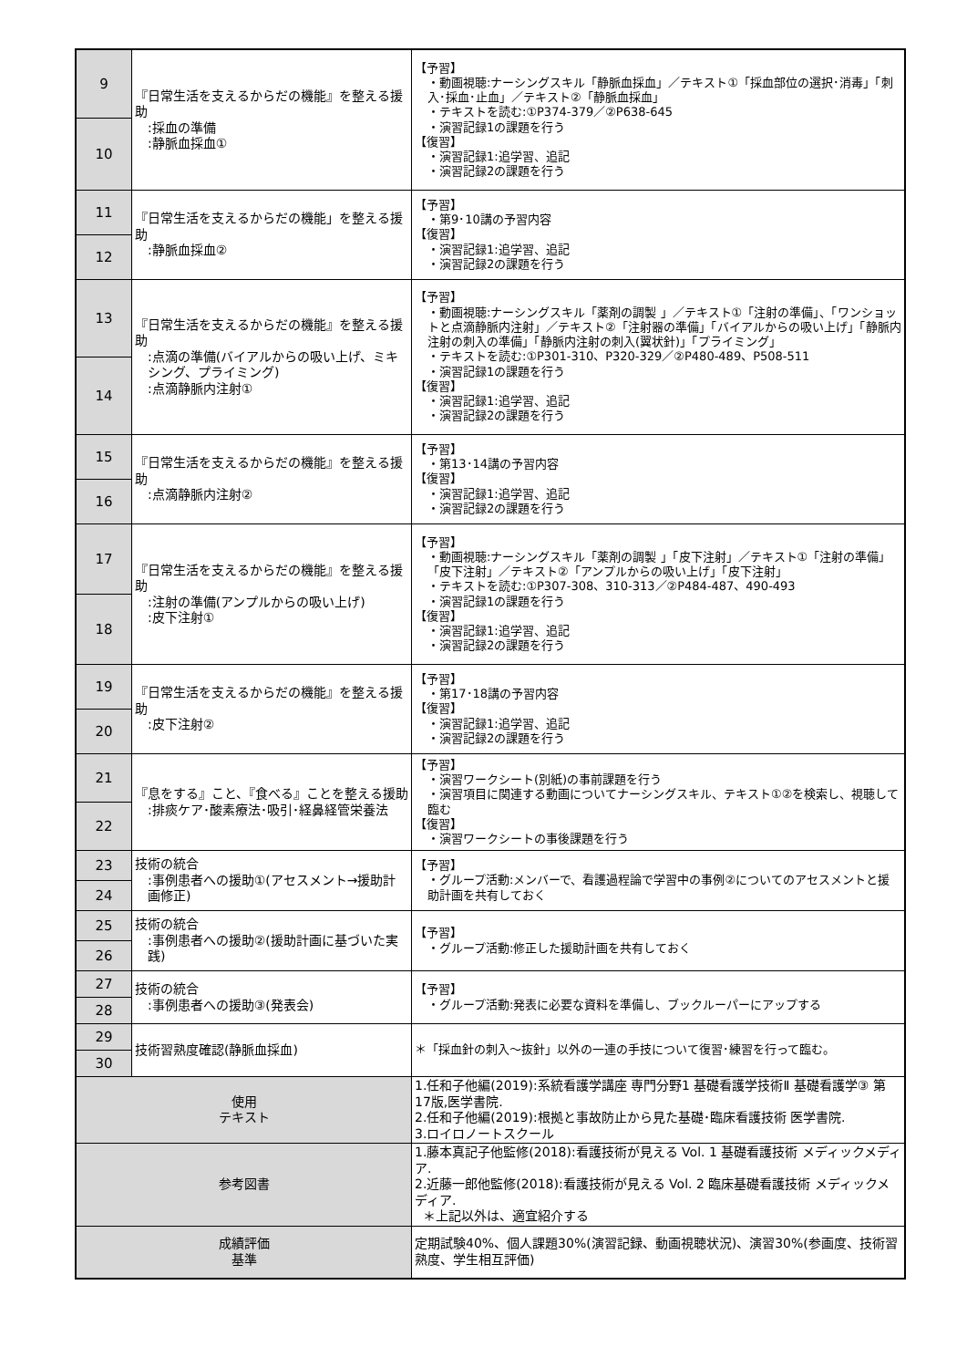| 9 | 『日常生活を支えるからだの機能』を整える援助 :採血の準備 :静脈血採血① | 【予習】 ・動画視聴:ナーシングスキル「静脈血採血」／テキスト①「採血部位の選択･消毒」「刺入･採血･止血」／テキスト②「静脈血採血」 ・テキストを読む:①P374-379／②P638-645 ・演習記録1の課題を行う 【復習】 ・演習記録1:追学習、追記 ・演習記録2の課題を行う |
| 10 | | |
| 11 | 『日常生活を支えるからだの機能」を整える援助 :静脈血採血② | 【予習】 ・第9･10講の予習内容 【復習】 ・演習記録1:追学習、追記 ・演習記録2の課題を行う |
| 12 | | |
| 13 | 『日常生活を支えるからだの機能』を整える援助 :点滴の準備(バイアルからの吸い上げ、ミキシング、プライミング) :点滴静脈内注射① | 【予習】 ・動画視聴:ナーシングスキル「薬剤の調製 」／テキスト①「注射の準備」、「ワンショットと点滴静脈内注射」／テキスト②「注射器の準備」「バイアルからの吸い上げ」「静脈内注射の刺入の準備」「静脈内注射の刺入(翼状針)」「プライミング」 ・テキストを読む:①P301-310、P320-329／②P480-489、P508-511 ・演習記録1の課題を行う 【復習】 ・演習記録1:追学習、追記 ・演習記録2の課題を行う |
| 14 | | |
| 15 | 『日常生活を支えるからだの機能』を整える援助 :点滴静脈内注射② | 【予習】 ・第13･14講の予習内容 【復習】 ・演習記録1:追学習、追記 ・演習記録2の課題を行う |
| 16 | | |
| 17 | 『日常生活を支えるからだの機能』を整える援助 :注射の準備(アンプルからの吸い上げ) :皮下注射① | 【予習】 ・動画視聴:ナーシングスキル「薬剤の調製 」「皮下注射」／テキスト①「注射の準備」「皮下注射」／テキスト②「アンプルからの吸い上げ」「皮下注射」 ・テキストを読む:①P307-308、310-313／②P484-487、490-493 ・演習記録1の課題を行う 【復習】 ・演習記録1:追学習、追記 ・演習記録2の課題を行う |
| 18 | | |
| 19 | 『日常生活を支えるからだの機能』を整える援助 :皮下注射② | 【予習】 ・第17･18講の予習内容 【復習】 ・演習記録1:追学習、追記 ・演習記録2の課題を行う |
| 20 | | |
| 21 | 『息をする』こと、『食べる』ことを整える援助 :排痰ケア･酸素療法･吸引･経鼻経管栄養法 | 【予習】 ・演習ワークシート(別紙)の事前課題を行う ・演習項目に関連する動画についてナーシングスキル、テキスト①②を検索し、視聴して臨む 【復習】 ・演習ワークシートの事後課題を行う |
| 22 | | |
| 23 | 技術の統合 :事例患者への援助①(アセスメント→援助計画修正) | 【予習】 ・グループ活動:メンバーで、看護過程論で学習中の事例②についてのアセスメントと援助計画を共有しておく |
| 24 | | |
| 25 | 技術の統合 :事例患者への援助②(援助計画に基づいた実践) | 【予習】 ・グループ活動:修正した援助計画を共有しておく |
| 26 | | |
| 27 | 技術の統合 :事例患者への援助③(発表会) | 【予習】 ・グループ活動:発表に必要な資料を準備し、ブックルーパーにアップする |
| 28 | | |
| 29 | 技術習熟度確認(静脈血採血) | ＊「採血針の刺入～抜針」以外の一連の手技について復習･練習を行って臨む。 |
| 30 | | |
| 使用 テキスト | | 1.任和子他編(2019):系統看護学講座 専門分野1 基礎看護学技術Ⅱ 基礎看護学③ 第17版,医学書院. 2.任和子他編(2019):根拠と事故防止から見た基礎･臨床看護技術 医学書院. 3.ロイロノートスクール |
| 参考図書 | | 1.藤本真記子他監修(2018):看護技術が見える Vol. 1 基礎看護技術 メディックメディア. 2.近藤一郎他監修(2018):看護技術が見える Vol. 2 臨床基礎看護技術 メディックメディア. ＊上記以外は、適宜紹介する |
| 成績評価 基準 | | 定期試験40%、個人課題30%(演習記録、動画視聴状況)、演習30%(参画度、技術習熟度、学生相互評価) |